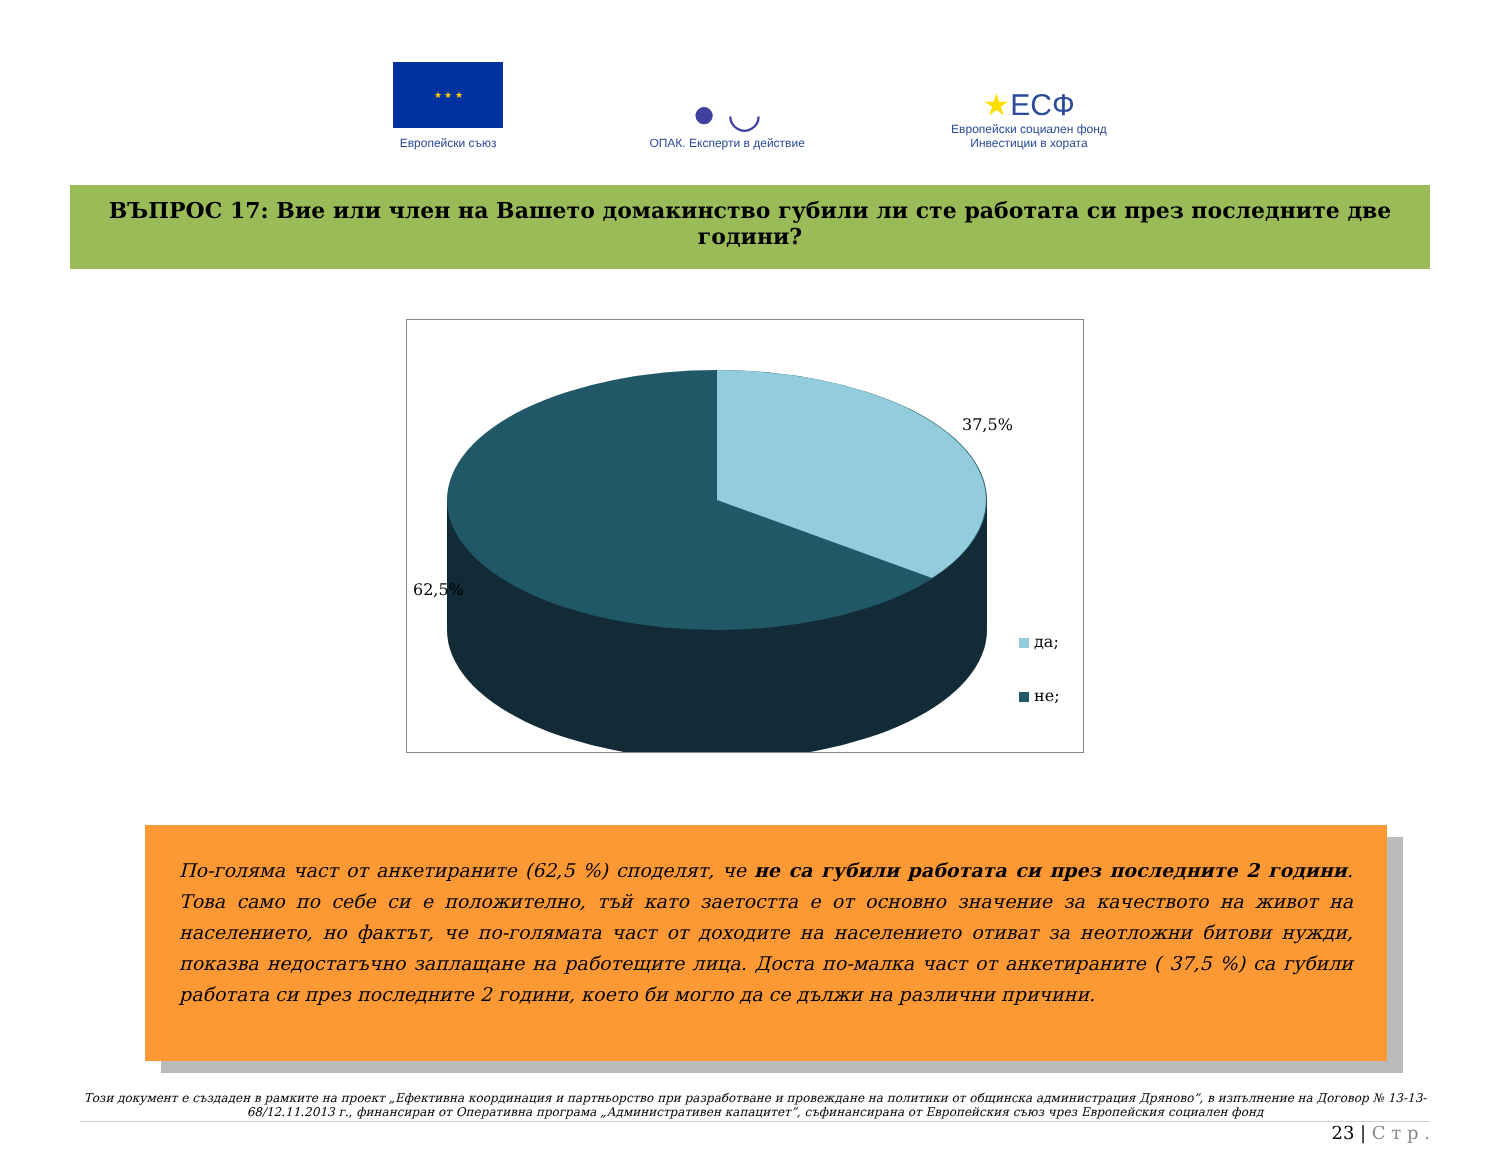★ ★ ★
Европейски съюз
● ◡
ОПАК. Експерти в действие
★ЕСФ
Европейски социален фонд
Инвестиции в хората
ВЪПРОС 17: Вие или член на Вашето домакинство губили ли сте работата си през последните две години?
37,5%
62,5%
да;
не;
По-голяма част от анкетираните (62,5 %) споделят, че не са губили работата си през последните 2 години. Това само по себе си е положително, тъй като заетостта е от основно значение за качеството на живот на населението, но фактът, че по-голямата част от доходите на населението отиват за неотложни битови нужди, показва недостатъчно заплащане на работещите лица. Доста по-малка част от анкетираните ( 37,5 %) са губили работата си през последните 2 години, което би могло да се дължи на различни причини.
Този документ е създаден в рамките на проект „Ефективна координация и партньорство при разработване и провеждане на политики от общинска администрация Дряново”, в изпълнение на Договор № 13-13-68/12.11.2013 г., финансиран от Оперативна програма „Административен капацитет”, съфинансирана от Европейския съюз чрез Европейския социален фонд
23 | С т р .